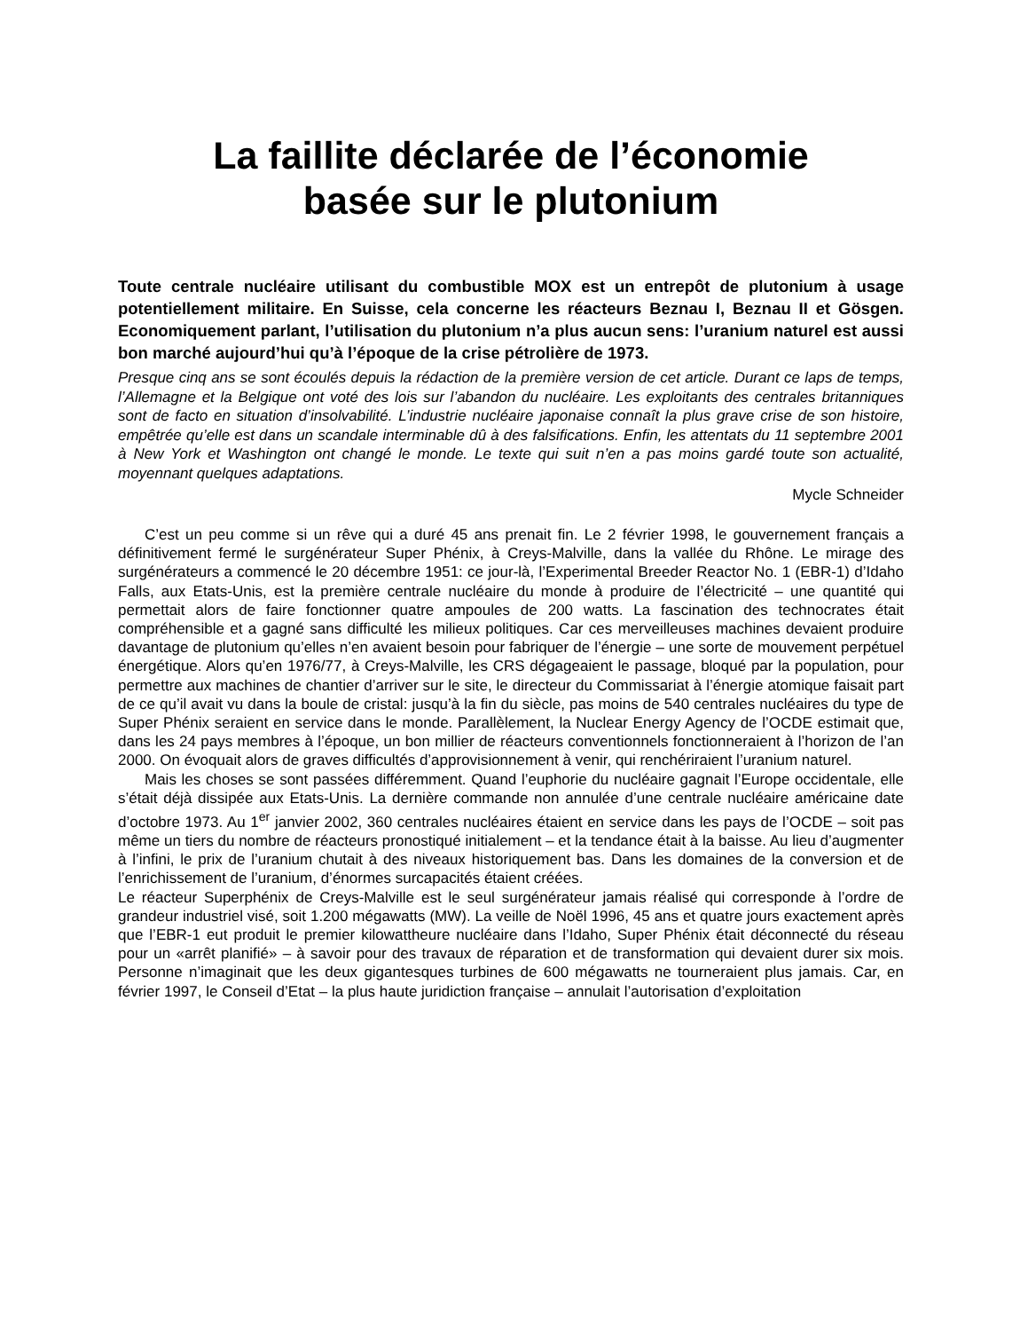La faillite déclarée de l’économie
basée sur le plutonium
Toute centrale nucléaire utilisant du combustible MOX est un entrepôt de plutonium à usage potentiellement militaire. En Suisse, cela concerne les réacteurs Beznau I, Beznau II et Gösgen. Economiquement parlant, l’utilisation du plutonium n’a plus aucun sens: l’uranium naturel est aussi bon marché aujourd’hui qu’à l’époque de la crise pétrolière de 1973.
Presque cinq ans se sont écoulés depuis la rédaction de la première version de cet article. Durant ce laps de temps, l’Allemagne et la Belgique ont voté des lois sur l’abandon du nucléaire. Les exploitants des centrales britanniques sont de facto en situation d’insolvabilité. L’industrie nucléaire japonaise connaît la plus grave crise de son histoire, empêtrée qu’elle est dans un scandale interminable dû à des falsifications. Enfin, les attentats du 11 septembre 2001 à New York et Washington ont changé le monde. Le texte qui suit n’en a pas moins gardé toute son actualité, moyennant quelques adaptations.
Mycle Schneider
C’est un peu comme si un rêve qui a duré 45 ans prenait fin. Le 2 février 1998, le gouvernement français a définitivement fermé le surgénérateur Super Phénix, à Creys-Malville, dans la vallée du Rhône. Le mirage des surgénérateurs a commencé le 20 décembre 1951: ce jour-là, l’Experimental Breeder Reactor No. 1 (EBR-1) d’Idaho Falls, aux Etats-Unis, est la première centrale nucléaire du monde à produire de l’électricité – une quantité qui permettait alors de faire fonctionner quatre ampoules de 200 watts. La fascination des technocrates était compréhensible et a gagné sans difficulté les milieux politiques. Car ces merveilleuses machines devaient produire davantage de plutonium qu’elles n’en avaient besoin pour fabriquer de l’énergie – une sorte de mouvement perpétuel énergétique. Alors qu’en 1976/77, à Creys-Malville, les CRS dégageaient le passage, bloqué par la population, pour permettre aux machines de chantier d’arriver sur le site, le directeur du Commissariat à l’énergie atomique faisait part de ce qu’il avait vu dans la boule de cristal: jusqu’à la fin du siècle, pas moins de 540 centrales nucléaires du type de Super Phénix seraient en service dans le monde. Parallèlement, la Nuclear Energy Agency de l’OCDE estimait que, dans les 24 pays membres à l’époque, un bon millier de réacteurs conventionnels fonctionneraient à l’horizon de l’an 2000. On évoquait alors de graves difficultés d’approvisionnement à venir, qui renchériraient l’uranium naturel.
Mais les choses se sont passées différemment. Quand l’euphorie du nucléaire gagnait l’Europe occidentale, elle s’était déjà dissipée aux Etats-Unis. La dernière commande non annulée d’une centrale nucléaire américaine date d’octobre 1973. Au 1<sup>er</sup> janvier 2002, 360 centrales nucléaires étaient en service dans les pays de l’OCDE – soit pas même un tiers du nombre de réacteurs pronostiqué initialement – et la tendance était à la baisse. Au lieu d’augmenter à l’infini, le prix de l’uranium chutait à des niveaux historiquement bas. Dans les domaines de la conversion et de l’enrichissement de l’uranium, d’énormes surcapacités étaient créées.
Le réacteur Superphénix de Creys-Malville est le seul surgénérateur jamais réalisé qui corresponde à l’ordre de grandeur industriel visé, soit 1.200 mégawatts (MW). La veille de Noël 1996, 45 ans et quatre jours exactement après que l’EBR-1 eut produit le premier kilowattheure nucléaire dans l’Idaho, Super Phénix était déconnecté du réseau pour un «arrêt planifié» – à savoir pour des travaux de réparation et de transformation qui devaient durer six mois. Personne n’imaginait que les deux gigantesques turbines de 600 mégawatts ne tourneraient plus jamais. Car, en février 1997, le Conseil d’Etat – la plus haute juridiction française – annulait l’autorisation d’exploitation